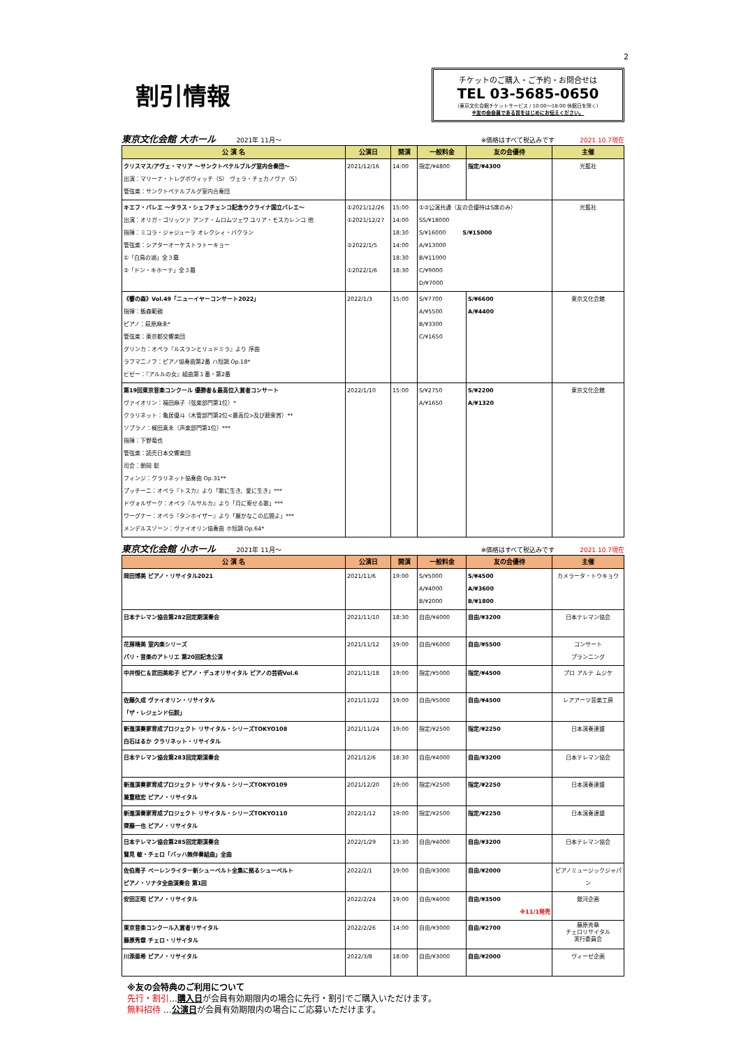2
割引情報
チケットのご購入・ご予約・お問合せは
TEL 03-5685-0650
（東京文化会館チケットサービス / 10:00～18:00 休館日を除く）
※友の会会員である旨をはじめにお伝えください。
東京文化会館 大ホール　　　 2021年 11月～ ※価格はすべて税込みです　　　　2021.10.7現在
| 公 演 名 | 公演日 | 開演 | 一般料金 | 友の会優待 | 主催 |
| --- | --- | --- | --- | --- | --- |
| クリスマス/アヴェ・マリア ～サンクトペテルブルグ室内合奏団～ 出演：マリーナ・トレグボヴィッチ（S） ヴェラ・チェカノヴァ（S） 管弦楽：サンクトペテルブルグ室内合奏団 | 2021/12/16 | 14:00 | 指定/¥4800 | 指定/¥4300 | 光藍社 |
| キエフ・バレエ ～タラス・シェフチェンコ記念ウクライナ国立バレエ～ 出演：オリガ・ゴリッツァ アンナ・ムロムツェワ ユリア・モスカレンコ 他 指揮：ミコラ・ジャジューラ オレクシィ・バクラン 管弦楽：シアターオーケストラトーキョー ①「白鳥の湖」全３幕 ②「ドン・キホーテ」全３幕 | ①2021/12/26 ①2021/12/27 ②2022/1/5 ①2022/1/6 | 15:00 14:00 18:30 14:00 18:30 18:30 | ①②公演共通（友の会優待はS席のみ） SS/¥18000 S/¥16000 S/¥15000 A/¥13000 B/¥11000 C/¥9000 D/¥7000 | | 光藍社 |
| 《響の森》Vol.49「ニューイヤーコンサート2022」 指揮：飯森範親 ピアノ：萩原麻未* 管弦楽：東京都交響楽団 グリンカ：オペラ『ルスランとリュドミラ』より 序曲 ラフマニノフ：ピアノ協奏曲第2番 ハ短調 Op.18* ビゼー：『アルルの女』組曲第１番・第2番 | 2022/1/3 | 15:00 | S/¥7700 A/¥5500 B/¥3300 C/¥1650 | S/¥6600 A/¥4400 | 東京文化会館 |
| 第19回東京音楽コンクール 優勝者＆最高位入賞者コンサート ヴァイオリン：福田麻子（弦楽部門第1位）* クラリネット：亀居優斗（木管部門第2位<最高位>及び聴衆賞）** ソプラノ：梶田真未（声楽部門第1位）*** 指揮：下野竜也 管弦楽：読売日本交響楽団 司会：朝岡 聡 フィンジ：クラリネット協奏曲 Op.31** プッチーニ：オペラ『トスカ』より「歌に生き、愛に生き」*** ドヴォルザーク：オペラ『ルサルカ』より「月に寄せる歌」*** ワーグナー：オペラ『タンホイザー』より「厳かなこの広間よ」*** メンデルスゾーン：ヴァイオリン協奏曲 ホ短調 Op.64* | 2022/1/10 | 15:00 | S/¥2750 A/¥1650 | S/¥2200 A/¥1320 | 東京文化会館 |
東京文化会館 小ホール　　　 2021年 11月～ ※価格はすべて税込みです　　　　2021.10.7現在
| 公 演 名 | 公演日 | 開演 | 一般料金 | 友の会優待 | 主催 |
| --- | --- | --- | --- | --- | --- |
| 岡田博美 ピアノ・リサイタル2021 | 2021/11/6 | 19:00 | S/¥5000 A/¥4000 B/¥2000 | S/¥4500 A/¥3600 B/¥1800 | カメラータ・トウキョウ |
| 日本テレマン協会第282回定期演奏会 | 2021/11/10 | 18:30 | 自由/¥4000 | 自由/¥3200 | 日本テレマン協会 |
| 花房晴美 室内楽シリーズ パリ・音楽のアトリエ 第20回記念公演 | 2021/11/12 | 19:00 | 自由/¥6000 | 自由/¥5500 | コンサート プランニング |
| 中井恒仁＆武田美和子 ピアノ・デュオリサイタル ピアノの芸術Vol.6 | 2021/11/18 | 19:00 | 指定/¥5000 | 指定/¥4500 | プロ アルテ ムジケ |
| 佐藤久成 ヴァイオリン・リサイタル 「ザ・レジェンド伝説」 | 2021/11/22 | 19:00 | 自由/¥5000 | 自由/¥4500 | レアアーツ音楽工房 |
| 新進演奏家育成プロジェクト リサイタル・シリーズTOKYO108 白石はるか クラリネット・リサイタル | 2021/11/24 | 19:00 | 指定/¥2500 | 指定/¥2250 | 日本演奏連盟 |
| 日本テレマン協会第283回定期演奏会 | 2021/12/6 | 18:30 | 自由/¥4000 | 自由/¥3200 | 日本テレマン協会 |
| 新進演奏家育成プロジェクト リサイタル・シリーズTOKYO109 兼重稔宏 ピアノ・リサイタル | 2021/12/20 | 19:00 | 指定/¥2500 | 指定/¥2250 | 日本演奏連盟 |
| 新進演奏家育成プロジェクト リサイタル・シリーズTOKYO110 齊藤一也 ピアノ・リサイタル | 2022/1/12 | 19:00 | 指定/¥2500 | 指定/¥2250 | 日本演奏連盟 |
| 日本テレマン協会第285回定期演奏会 鷲見 敏・チェロ「バッハ無伴奏組曲」全曲 | 2022/1/29 | 13:30 | 自由/¥4000 | 自由/¥3200 | 日本テレマン協会 |
| 佐伯周子 ベーレンライター新シューベルト全集に拠るシューベルト ピアノ・ソナタ全曲演奏会 第1回 | 2022/2/1 | 19:00 | 自由/¥3000 | 自由/¥2000 | ピアノミュージックジャパン |
| 安田正昭 ピアノ・リサイタル | 2022/2/24 | 19:00 | 自由/¥4000 | 自由/¥3500 ※11/1発売 | 銀河企画 |
| 東京音楽コンクール入賞者リサイタル 藤原秀章 チェロ・リサイタル | 2022/2/26 | 14:00 | 自由/¥3000 | 自由/¥2700 | 藤原秀章 チェロリサイタル 実行委員会 |
| 川添亜希 ピアノ・リサイタル | 2022/3/8 | 18:00 | 自由/¥3000 | 自由/¥2000 | ヴィーゼ企画 |
※友の会特典のご利用について
先行・割引…購入日が会員有効期限内の場合に先行・割引でご購入いただけます。
無料招待 …公演日が会員有効期限内の場合にご応募いただけます。